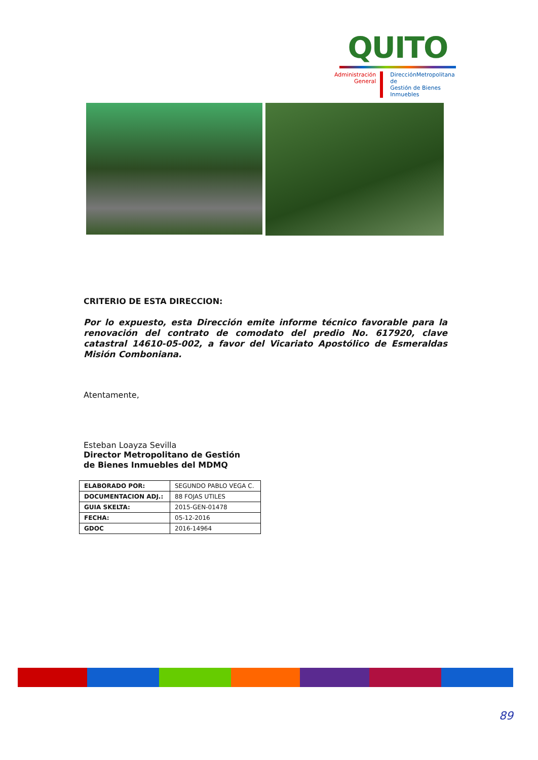QUITO
Administración General
DirecciónMetropolitana de
Gestión de Bienes Inmuebles
CRITERIO DE ESTA DIRECCION:
Por lo expuesto, esta Dirección emite informe técnico favorable para la renovación del contrato de comodato del predio No. 617920, clave catastral 14610-05-002, a favor del Vicariato Apostólico de Esmeraldas Misión Comboniana.
Atentamente,
Esteban Loayza Sevilla
Director Metropolitano de Gestión
de Bienes Inmuebles del MDMQ
| ELABORADO POR: | SEGUNDO PABLO VEGA C. |
| DOCUMENTACION ADJ.: | 88 FOJAS UTILES |
| GUIA SKELTA: | 2015-GEN-01478 |
| FECHA: | 05-12-2016 |
| GDOC | 2016-14964 |
89